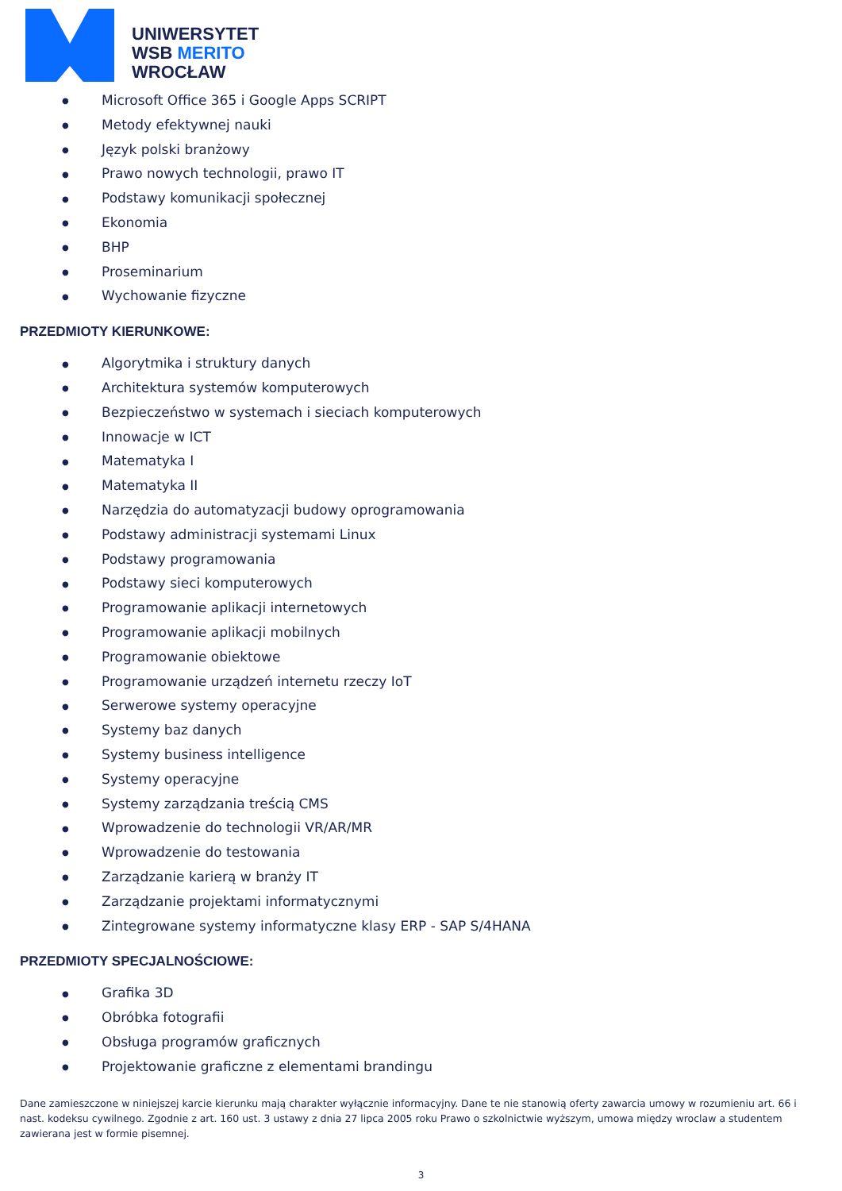UNIWERSYTET
WSB MERITO
WROCŁAW
● Microsoft Office 365 i Google Apps SCRIPT
● Metody efektywnej nauki
● Język polski branżowy
● Prawo nowych technologii, prawo IT
● Podstawy komunikacji społecznej
● Ekonomia
● BHP
● Proseminarium
● Wychowanie fizyczne
PRZEDMIOTY KIERUNKOWE:
● Algorytmika i struktury danych
● Architektura systemów komputerowych
● Bezpieczeństwo w systemach i sieciach komputerowych
● Innowacje w ICT
● Matematyka I
● Matematyka II
● Narzędzia do automatyzacji budowy oprogramowania
● Podstawy administracji systemami Linux
● Podstawy programowania
● Podstawy sieci komputerowych
● Programowanie aplikacji internetowych
● Programowanie aplikacji mobilnych
● Programowanie obiektowe
● Programowanie urządzeń internetu rzeczy IoT
● Serwerowe systemy operacyjne
● Systemy baz danych
● Systemy business intelligence
● Systemy operacyjne
● Systemy zarządzania treścią CMS
● Wprowadzenie do technologii VR/AR/MR
● Wprowadzenie do testowania
● Zarządzanie karierą w branży IT
● Zarządzanie projektami informatycznymi
● Zintegrowane systemy informatyczne klasy ERP - SAP S/4HANA
PRZEDMIOTY SPECJALNOŚCIOWE:
● Grafika 3D
● Obróbka fotografii
● Obsługa programów graficznych
● Projektowanie graficzne z elementami brandingu
Dane zamieszczone w niniejszej karcie kierunku mają charakter wyłącznie informacyjny. Dane te nie stanowią oferty zawarcia umowy w rozumieniu art. 66 i nast. kodeksu cywilnego. Zgodnie z art. 160 ust. 3 ustawy z dnia 27 lipca 2005 roku Prawo o szkolnictwie wyższym, umowa między wroclaw a studentem zawierana jest w formie pisemnej.
3